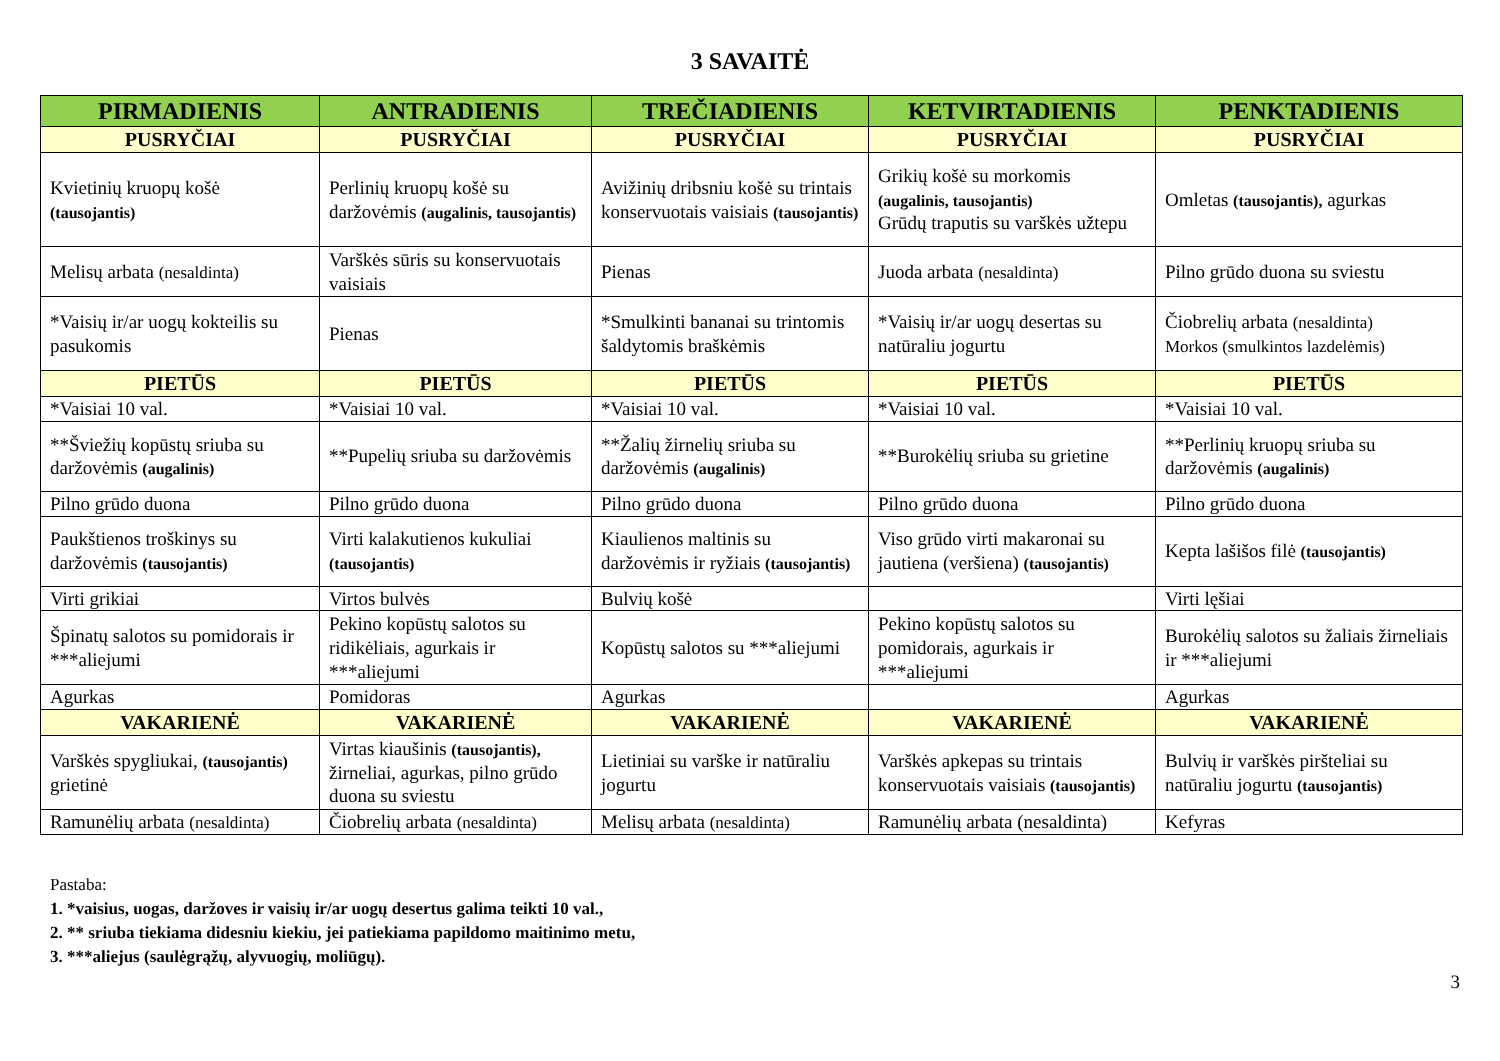3 SAVAITĖ
| PIRMADIENIS | ANTRADIENIS | TREČIADIENIS | KETVIRTADIENIS | PENKTADIENIS |
| --- | --- | --- | --- | --- |
| PUSRYČIAI | PUSRYČIAI | PUSRYČIAI | PUSRYČIAI | PUSRYČIAI |
| Kvietinių kruopų košė (tausojantis) | Perlinių kruopų košė su daržovėmis (augalinis, tausojantis) | Avižinių dribsniu košė su trintais konservuotais vaisiais (tausojantis) | Grikių košė su morkomis (augalinis, tausojantis) Grūdų traputis su varškės užtepu | Omletas (tausojantis), agurkas |
| Melisų arbata (nesaldinta) | Varškės sūris su konservuotais vaisiais | Pienas | Juoda arbata (nesaldinta) | Pilno grūdo duona su sviestu |
| *Vaisių ir/ar uogų kokteilis su pasukomis | Pienas | *Smulkinti bananai su trintomis šaldytomis braškėmis | *Vaisių ir/ar uogų desertas su natūraliu jogurtu | Čiobrelių arbata (nesaldinta) Morkos (smulkintos lazdelėmis) |
| PIETŪS | PIETŪS | PIETŪS | PIETŪS | PIETŪS |
| *Vaisiai 10 val. | *Vaisiai 10 val. | *Vaisiai 10 val. | *Vaisiai 10 val. | *Vaisiai 10 val. |
| **Šviežių kopūstų sriuba su daržovėmis (augalinis) | **Pupelių sriuba su daržovėmis | **Žalių žirnelių sriuba su daržovėmis (augalinis) | **Burokėlių sriuba su grietine | **Perlinių kruopų sriuba su daržovėmis (augalinis) |
| Pilno grūdo duona | Pilno grūdo duona | Pilno grūdo duona | Pilno grūdo duona | Pilno grūdo duona |
| Paukštienos troškinys su daržovėmis (tausojantis) | Virti kalakutienos kukuliai (tausojantis) | Kiaulienos maltinis su daržovėmis ir ryžiais (tausojantis) | Viso grūdo virti makaronai su jautiena (veršiena) (tausojantis) | Kepta lašišos filė (tausojantis) |
| Virti grikiai | Virtos bulvės | Bulvių košė | | Virti lęšiai |
| Špinatų salotos su pomidorais ir ***aliejumi | Pekino kopūstų salotos su ridikėliais, agurkais ir ***aliejumi | Kopūstų salotos su ***aliejumi | Pekino kopūstų salotos su pomidorais, agurkais ir ***aliejumi | Burokėlių salotos su žaliais žirneliais ir ***aliejumi |
| Agurkas | Pomidoras | Agurkas | | Agurkas |
| VAKARIENĖ | VAKARIENĖ | VAKARIENĖ | VAKARIENĖ | VAKARIENĖ |
| Varškės spygliukai, (tausojantis) grietinė | Virtas kiaušinis (tausojantis), žirneliai, agurkas, pilno grūdo duona su sviestu | Lietiniai su varške ir natūraliu jogurtu | Varškės apkepas su trintais konservuotais vaisiais (tausojantis) | Bulvių ir varškės piršteliai su natūraliu jogurtu (tausojantis) |
| Ramunėlių arbata (nesaldinta) | Čiobrelių arbata (nesaldinta) | Melisų arbata (nesaldinta) | Ramunėlių arbata (nesaldinta) | Kefyras |
Pastaba:
1. *vaisius, uogas, daržoves ir vaisių ir/ar uogų desertus galima teikti 10 val.,
2. ** sriuba tiekiama didesniu kiekiu, jei patiekiama papildomo maitinimo metu,
3. ***aliejus (saulėgrąžų, alyvuogių, moliūgų).
3